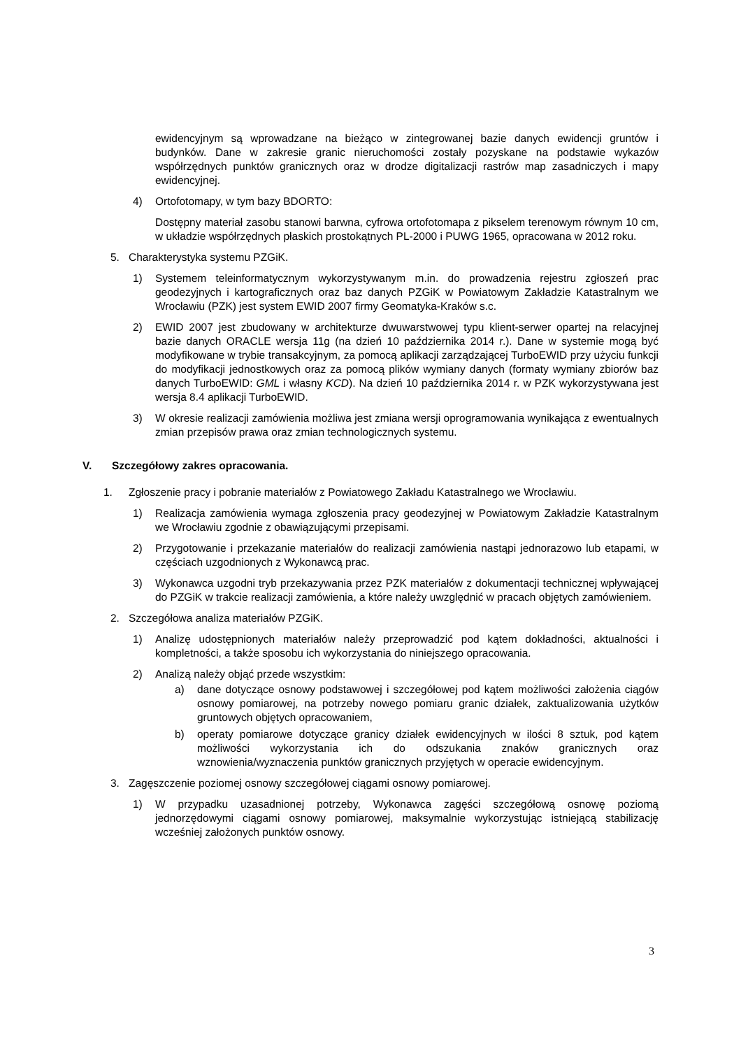ewidencyjnym są wprowadzane na bieżąco w zintegrowanej bazie danych ewidencji gruntów i budynków. Dane w zakresie granic nieruchomości zostały pozyskane na podstawie wykazów współrzędnych punktów granicznych oraz w drodze digitalizacji rastrów map zasadniczych i mapy ewidencyjnej.
4) Ortofotomapy, w tym bazy BDORTO:
Dostępny materiał zasobu stanowi barwna, cyfrowa ortofotomapa z pikselem terenowym równym 10 cm, w układzie współrzędnych płaskich prostokątnych PL-2000 i PUWG 1965, opracowana w 2012 roku.
5. Charakterystyka systemu PZGiK.
1) Systemem teleinformatycznym wykorzystywanym m.in. do prowadzenia rejestru zgłoszeń prac geodezyjnych i kartograficznych oraz baz danych PZGiK w Powiatowym Zakładzie Katastralnym we Wrocławiu (PZK) jest system EWID 2007 firmy Geomatyka-Kraków s.c.
2) EWID 2007 jest zbudowany w architekturze dwuwarstwowej typu klient-serwer opartej na relacyjnej bazie danych ORACLE wersja 11g (na dzień 10 października 2014 r.). Dane w systemie mogą być modyfikowane w trybie transakcyjnym, za pomocą aplikacji zarządzającej TurboEWID przy użyciu funkcji do modyfikacji jednostkowych oraz za pomocą plików wymiany danych (formaty wymiany zbiorów baz danych TurboEWID: GML i własny KCD). Na dzień 10 października 2014 r. w PZK wykorzystywana jest wersja 8.4 aplikacji TurboEWID.
3) W okresie realizacji zamówienia możliwa jest zmiana wersji oprogramowania wynikająca z ewentualnych zmian przepisów prawa oraz zmian technologicznych systemu.
V. Szczegółowy zakres opracowania.
1. Zgłoszenie pracy i pobranie materiałów z Powiatowego Zakładu Katastralnego we Wrocławiu.
1) Realizacja zamówienia wymaga zgłoszenia pracy geodezyjnej w Powiatowym Zakładzie Katastralnym we Wrocławiu zgodnie z obawiązującymi przepisami.
2) Przygotowanie i przekazanie materiałów do realizacji zamówienia nastąpi jednorazowo lub etapami, w częściach uzgodnionych z Wykonawcą prac.
3) Wykonawca uzgodni tryb przekazywania przez PZK materiałów z dokumentacji technicznej wpływającej do PZGiK w trakcie realizacji zamówienia, a które należy uwzględnić w pracach objętych zamówieniem.
2. Szczegółowa analiza materiałów PZGiK.
1) Analizę udostępnionych materiałów należy przeprowadzić pod kątem dokładności, aktualności i kompletności, a także sposobu ich wykorzystania do niniejszego opracowania.
2) Analizą należy objąć przede wszystkim:
a) dane dotyczące osnowy podstawowej i szczegółowej pod kątem możliwości założenia ciągów osnowy pomiarowej, na potrzeby nowego pomiaru granic działek, zaktualizowania użytków gruntowych objętych opracowaniem,
b) operaty pomiarowe dotyczące granicy działek ewidencyjnych w ilości 8 sztuk, pod kątem możliwości wykorzystania ich do odszukania znaków granicznych oraz wznowienia/wyznaczenia punktów granicznych przyjętych w operacie ewidencyjnym.
3. Zagęszczenie poziomej osnowy szczegółowej ciągami osnowy pomiarowej.
1) W przypadku uzasadnionej potrzeby, Wykonawca zagęści szczegółową osnowę poziomą jednorzędowymi ciągami osnowy pomiarowej, maksymalnie wykorzystując istniejącą stabilizację wcześniej założonych punktów osnowy.
3